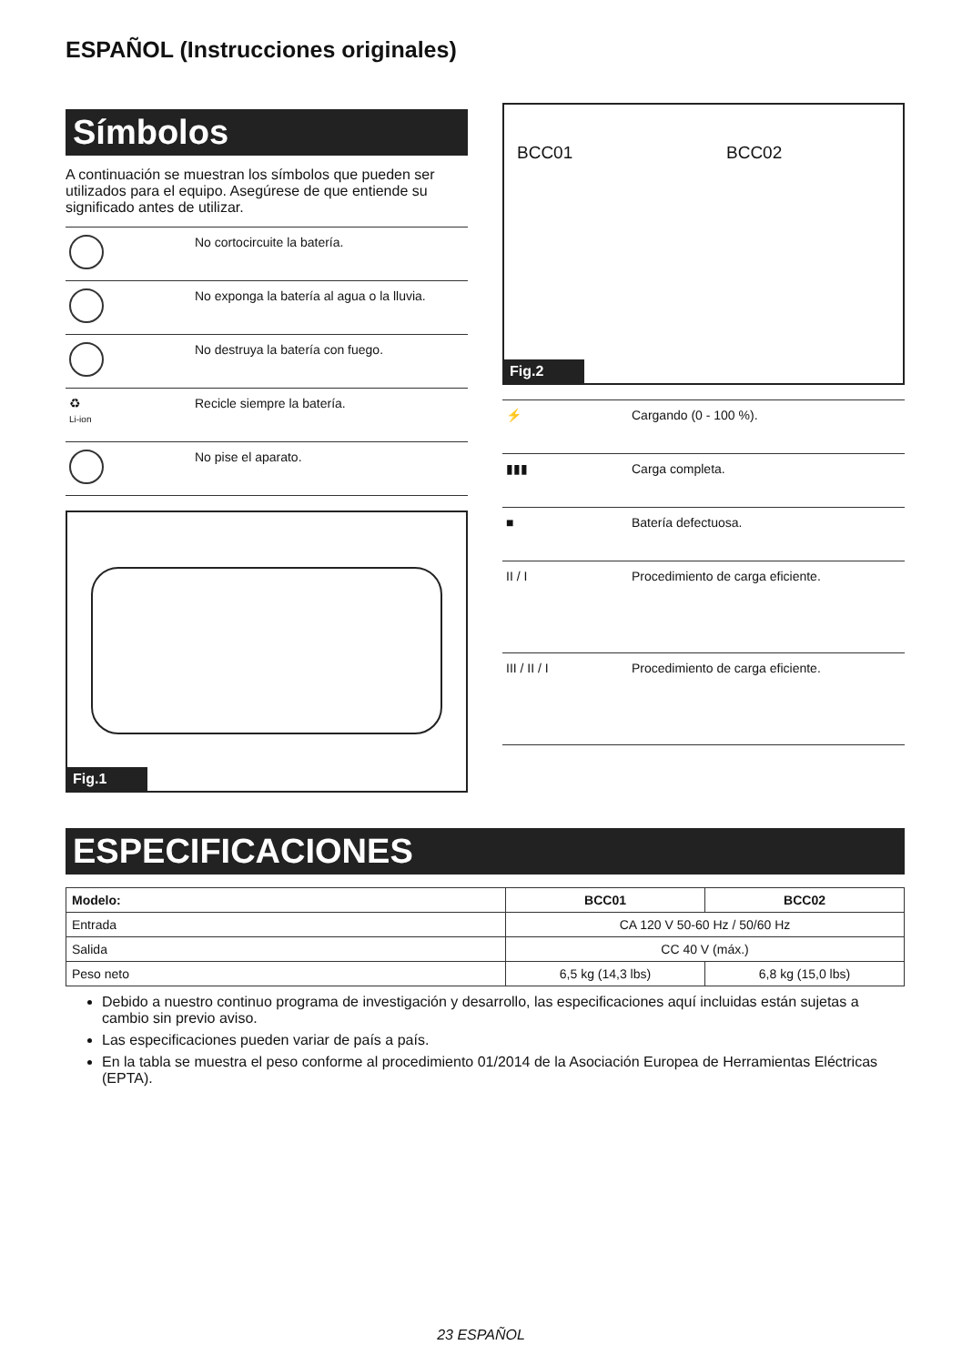ESPAÑOL (Instrucciones originales)
Símbolos
A continuación se muestran los símbolos que pueden ser utilizados para el equipo. Asegúrese de que entiende su significado antes de utilizar.
| | No cortocircuite la batería. |
| | No exponga la batería al agua o la lluvia. |
| | No destruya la batería con fuego. |
| ♻ Li-ion | Recicle siempre la batería. |
| | No pise el aparato. |
Fig.1
BCC01 BCC02
Fig.2
| ⚡ | Cargando (0 - 100 %). |
| ▮▮▮ | Carga completa. |
| ■ | Batería defectuosa. |
| II / I | Procedimiento de carga eficiente. |
| III / II / I | Procedimiento de carga eficiente. |
ESPECIFICACIONES
| Modelo: | BCC01 | BCC02 |
| --- | --- | --- |
| Entrada | CA 120 V 50-60 Hz / 50/60 Hz | |
| Salida | CC 40 V (máx.) | |
| Peso neto | 6,5 kg (14,3 lbs) | 6,8 kg (15,0 lbs) |
Debido a nuestro continuo programa de investigación y desarrollo, las especificaciones aquí incluidas están sujetas a cambio sin previo aviso.
Las especificaciones pueden variar de país a país.
En la tabla se muestra el peso conforme al procedimiento 01/2014 de la Asociación Europea de Herramientas Eléctricas (EPTA).
23 ESPAÑOL